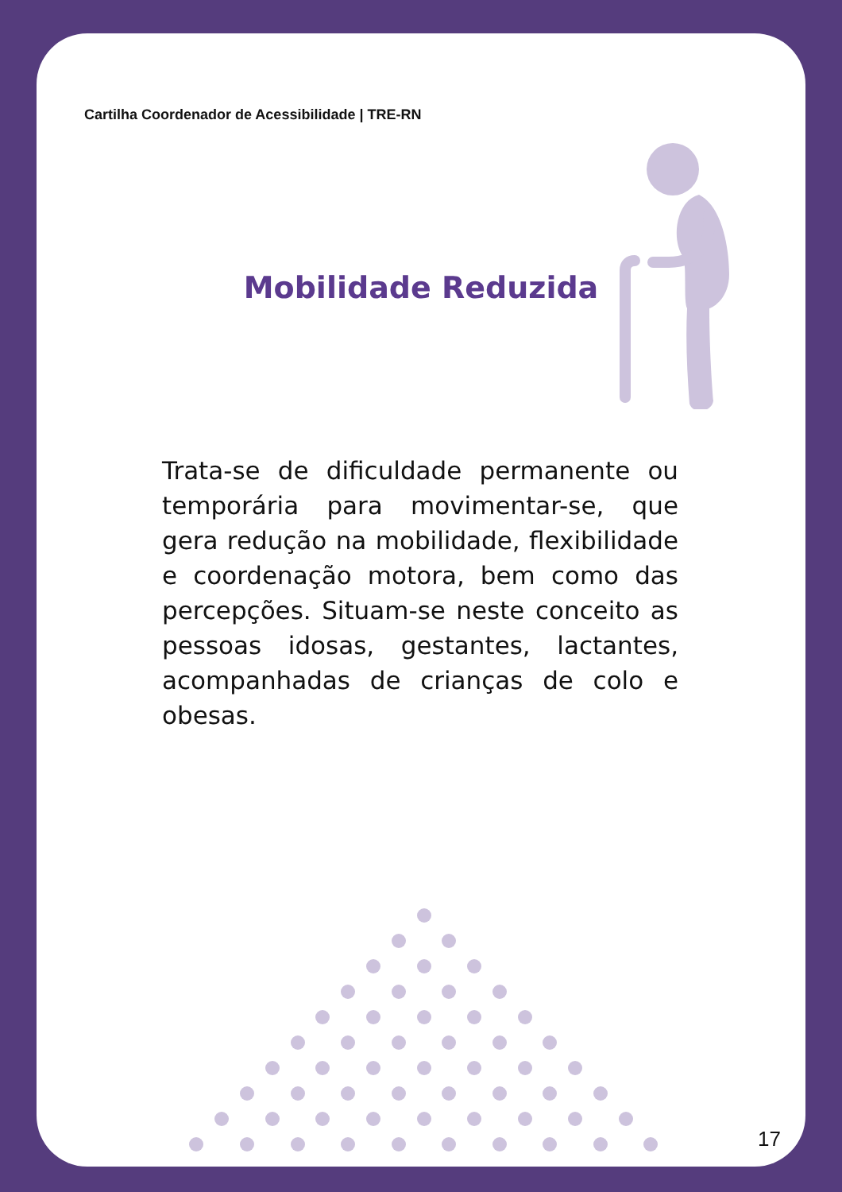Cartilha Coordenador de Acessibilidade | TRE-RN
Mobilidade Reduzida
Trata-se de dificuldade permanente ou temporária para movimentar-se, que gera redução na mobilidade, flexibilidade e coordenação motora, bem como das percepções. Situam-se neste conceito as pessoas idosas, gestantes, lactantes, acompanhadas de crianças de colo e obesas.
17